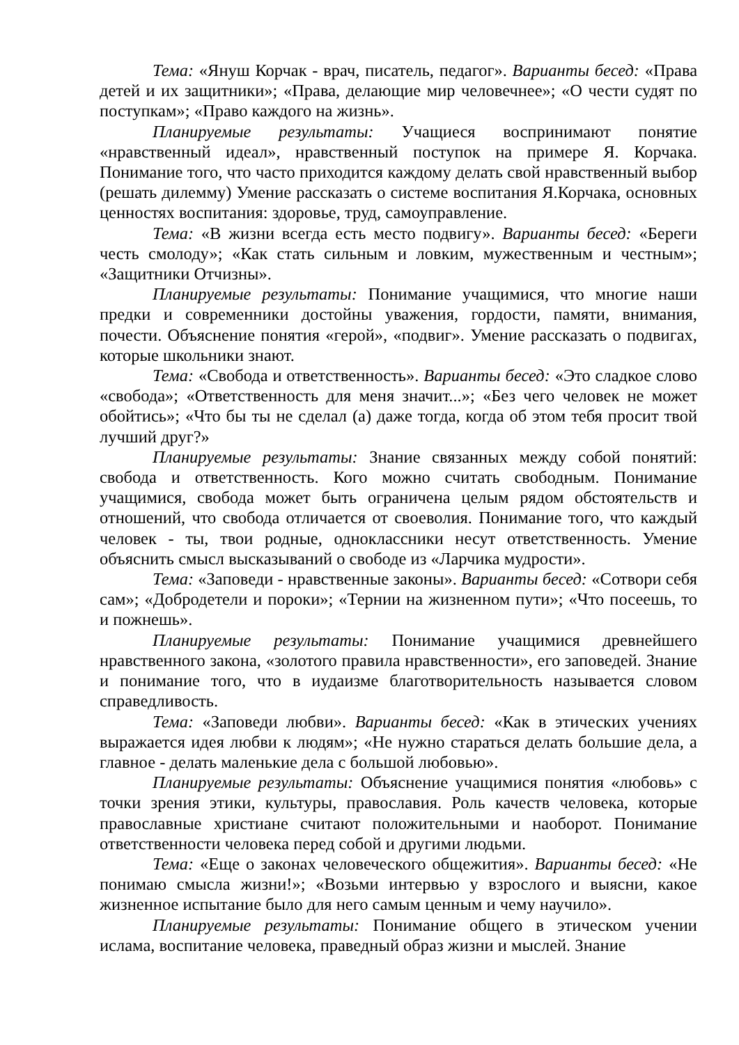Тема: «Януш Корчак - врач, писатель, педагог». Варианты бесед: «Права детей и их защитники»; «Права, делающие мир человечнее»; «О чести судят по поступкам»; «Право каждого на жизнь».
Планируемые результаты: Учащиеся воспринимают понятие «нравственный идеал», нравственный поступок на примере Я. Корчака. Понимание того, что часто приходится каждому делать свой нравственный выбор (решать дилемму) Умение рассказать о системе воспитания Я.Корчака, основных ценностях воспитания: здоровье, труд, самоуправление.
Тема: «В жизни всегда есть место подвигу». Варианты бесед: «Береги честь смолоду»; «Как стать сильным и ловким, мужественным и честным»; «Защитники Отчизны».
Планируемые результаты: Понимание учащимися, что многие наши предки и современники достойны уважения, гордости, памяти, внимания, почести. Объяснение понятия «герой», «подвиг». Умение рассказать о подвигах, которые школьники знают.
Тема: «Свобода и ответственность». Варианты бесед: «Это сладкое слово «свобода»; «Ответственность для меня значит...»; «Без чего человек не может обойтись»; «Что бы ты не сделал (а) даже тогда, когда об этом тебя просит твой лучший друг?»
Планируемые результаты: Знание связанных между собой понятий: свобода и ответственность. Кого можно считать свободным. Понимание учащимися, свобода может быть ограничена целым рядом обстоятельств и отношений, что свобода отличается от своеволия. Понимание того, что каждый человек - ты, твои родные, одноклассники несут ответственность. Умение объяснить смысл высказываний о свободе из «Ларчика мудрости».
Тема: «Заповеди - нравственные законы». Варианты бесед: «Сотвори себя сам»; «Добродетели и пороки»; «Тернии на жизненном пути»; «Что посеешь, то и пожнешь».
Планируемые результаты: Понимание учащимися древнейшего нравственного закона, «золотого правила нравственности», его заповедей. Знание и понимание того, что в иудаизме благотворительность называется словом справедливость.
Тема: «Заповеди любви». Варианты бесед: «Как в этических учениях выражается идея любви к людям»; «Не нужно стараться делать большие дела, а главное - делать маленькие дела с большой любовью».
Планируемые результаты: Объяснение учащимися понятия «любовь» с точки зрения этики, культуры, православия. Роль качеств человека, которые православные христиане считают положительными и наоборот. Понимание ответственности человека перед собой и другими людьми.
Тема: «Еще о законах человеческого общежития». Варианты бесед: «Не понимаю смысла жизни!»; «Возьми интервью у взрослого и выясни, какое жизненное испытание было для него самым ценным и чему научило».
Планируемые результаты: Понимание общего в этическом учении ислама, воспитание человека, праведный образ жизни и мыслей. Знание